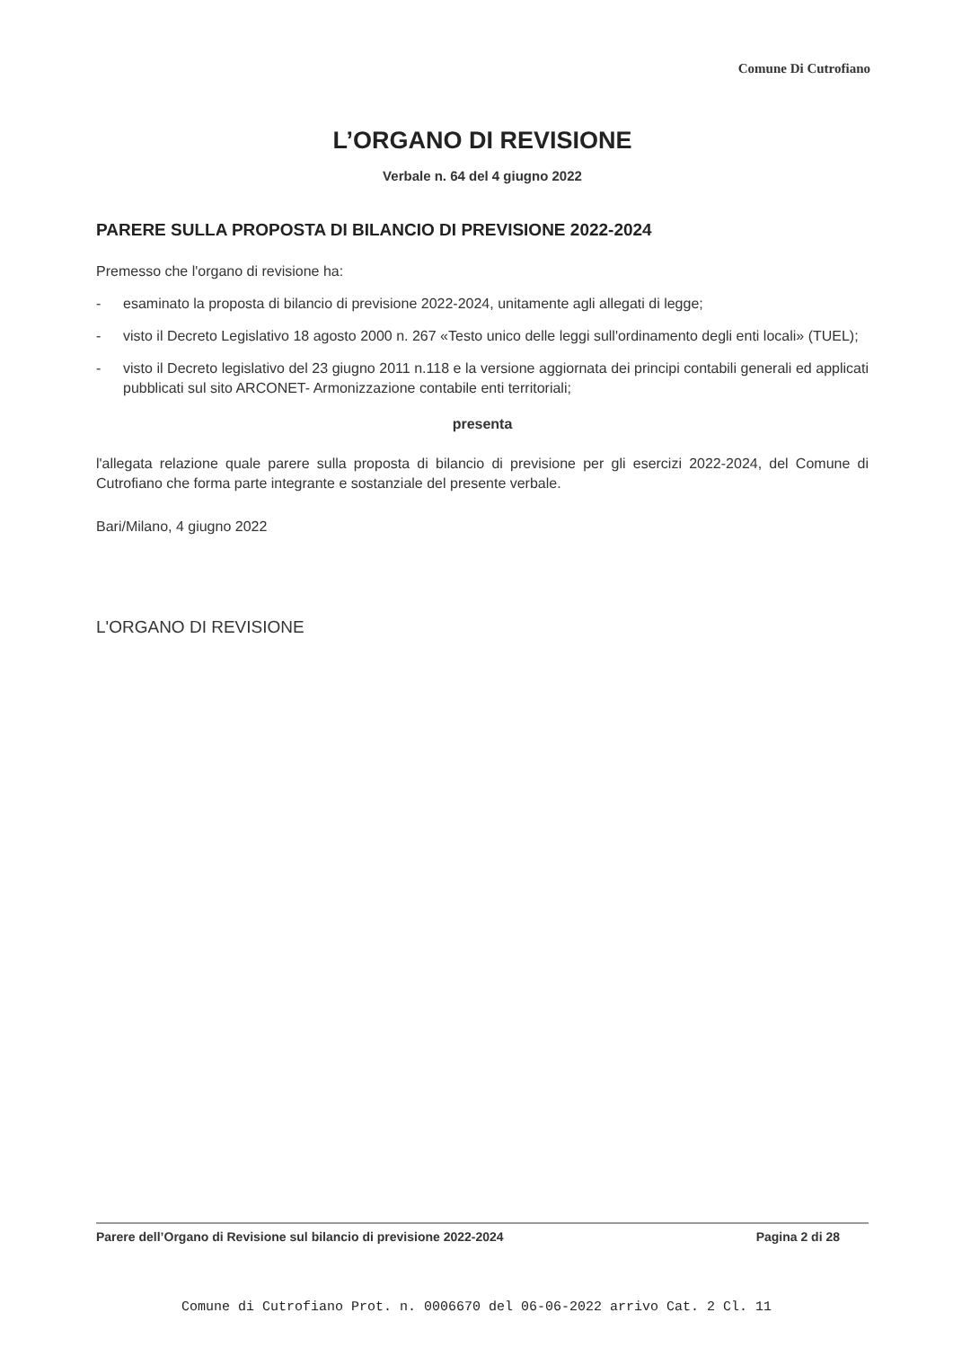Comune Di Cutrofiano
L’ORGANO DI REVISIONE
Verbale n. 64 del 4 giugno 2022
PARERE SULLA PROPOSTA DI BILANCIO DI PREVISIONE 2022-2024
Premesso che l'organo di revisione ha:
- esaminato la proposta di bilancio di previsione 2022-2024, unitamente agli allegati di legge;
- visto il Decreto Legislativo 18 agosto 2000 n. 267 «Testo unico delle leggi sull'ordinamento degli enti locali» (TUEL);
- visto il Decreto legislativo del 23 giugno 2011 n.118 e la versione aggiornata dei principi contabili generali ed applicati pubblicati sul sito ARCONET- Armonizzazione contabile enti territoriali;
presenta
l'allegata relazione quale parere sulla proposta di bilancio di previsione per gli esercizi 2022-2024, del Comune di Cutrofiano che forma parte integrante e sostanziale del presente verbale.
Bari/Milano, 4 giugno 2022
L'ORGANO DI REVISIONE
Parere dell’Organo di Revisione sul bilancio di previsione 2022-2024 Pagina 2 di 28
Comune di Cutrofiano Prot. n. 0006670 del 06-06-2022 arrivo Cat. 2 Cl. 11